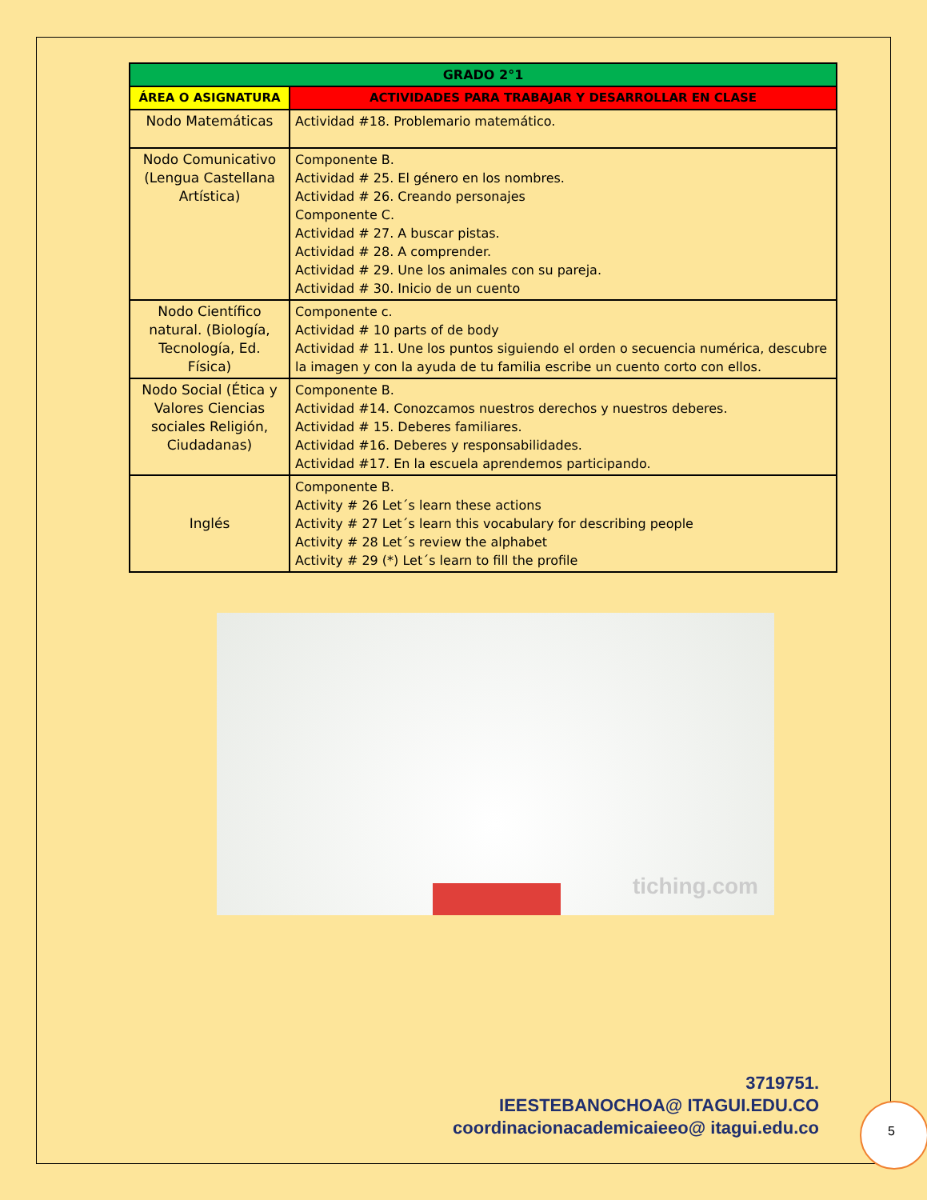| GRADO 2°1 | |
| --- | --- |
| ÁREA O ASIGNATURA | ACTIVIDADES PARA TRABAJAR Y DESARROLLAR EN CLASE |
| Nodo Matemáticas | Actividad #18. Problemario matemático. |
| Nodo Comunicativo (Lengua Castellana Artística) | Componente B. Actividad # 25. El género en los nombres. Actividad # 26. Creando personajes Componente C. Actividad # 27. A buscar pistas. Actividad # 28. A comprender. Actividad # 29. Une los animales con su pareja. Actividad # 30. Inicio de un cuento |
| Nodo Científico natural. (Biología, Tecnología, Ed. Física) | Componente c. Actividad # 10 parts of de body Actividad # 11. Une los puntos siguiendo el orden o secuencia numérica, descubre la imagen y con la ayuda de tu familia escribe un cuento corto con ellos. |
| Nodo Social (Ética y Valores Ciencias sociales Religión, Ciudadanas) | Componente B. Actividad #14. Conozcamos nuestros derechos y nuestros deberes. Actividad # 15. Deberes familiares. Actividad #16. Deberes y responsabilidades. Actividad #17. En la escuela aprendemos participando. |
| Inglés | Componente B. Activity # 26 Let´s learn these actions Activity # 27 Let´s learn this vocabulary for describing people Activity # 28 Let´s review the alphabet Activity # 29 (*) Let´s learn to fill the profile |
tiching.com
3719751.
IEESTEBANOCHOA@ ITAGUI.EDU.CO
coordinacionacademicaieeo@ itagui.edu.co
5